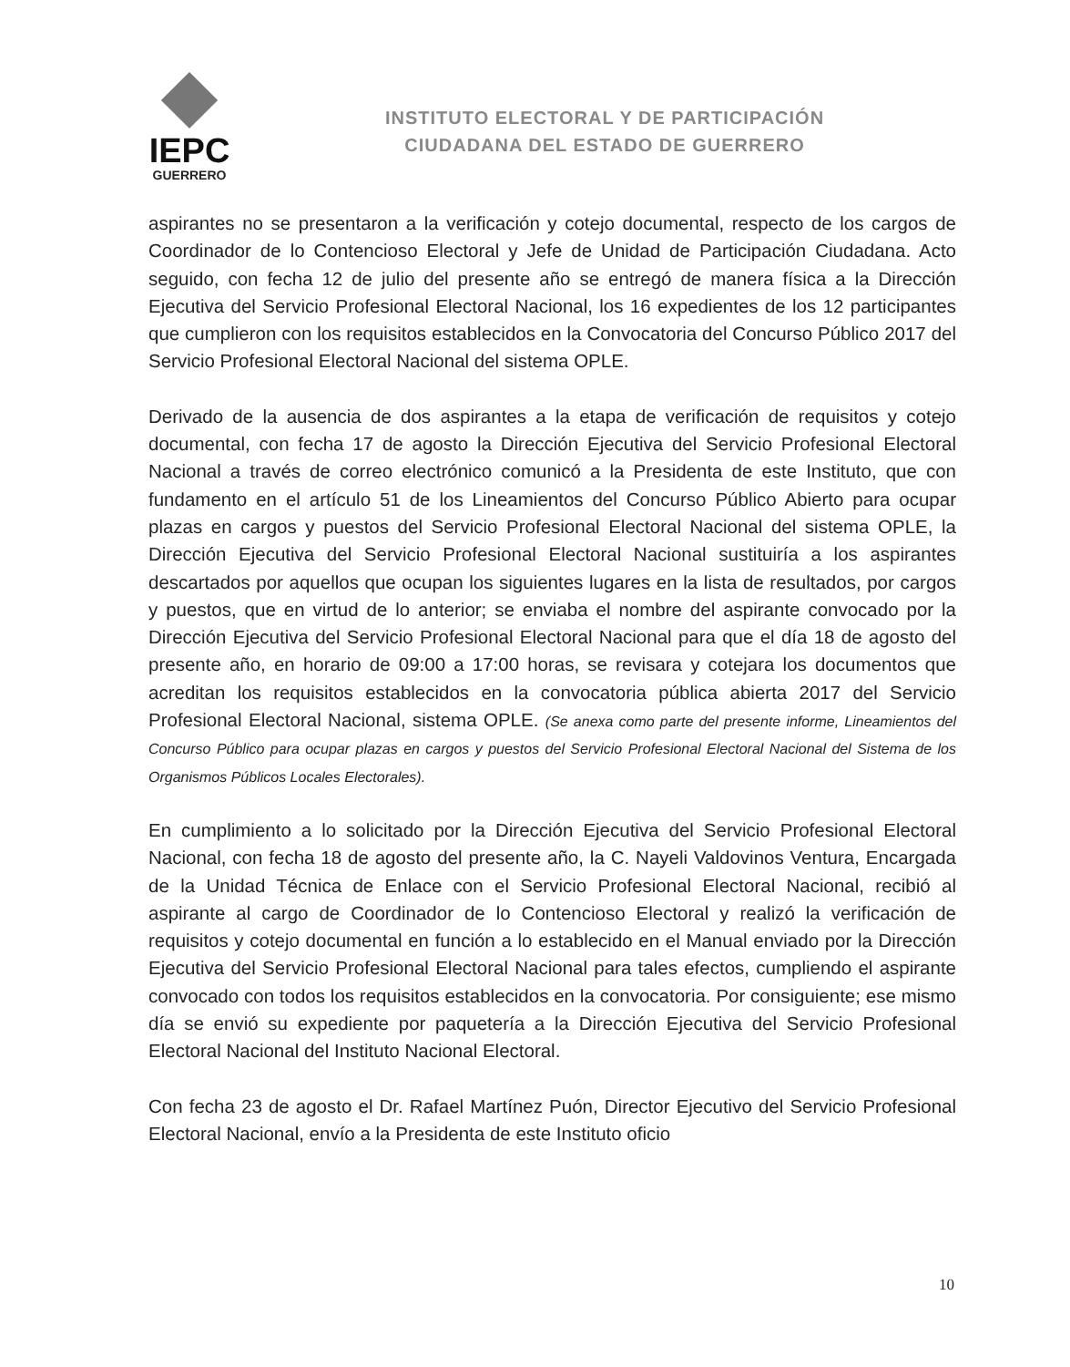IEPC
GUERRERO
INSTITUTO ELECTORAL Y DE PARTICIPACIÓN
CIUDADANA DEL ESTADO DE GUERRERO
aspirantes no se presentaron a la verificación y cotejo documental, respecto de los cargos de Coordinador de lo Contencioso Electoral y Jefe de Unidad de Participación Ciudadana. Acto seguido, con fecha 12 de julio del presente año se entregó de manera física a la Dirección Ejecutiva del Servicio Profesional Electoral Nacional, los 16 expedientes de los 12 participantes que cumplieron con los requisitos establecidos en la Convocatoria del Concurso Público 2017 del Servicio Profesional Electoral Nacional del sistema OPLE.
Derivado de la ausencia de dos aspirantes a la etapa de verificación de requisitos y cotejo documental, con fecha 17 de agosto la Dirección Ejecutiva del Servicio Profesional Electoral Nacional a través de correo electrónico comunicó a la Presidenta de este Instituto, que con fundamento en el artículo 51 de los Lineamientos del Concurso Público Abierto para ocupar plazas en cargos y puestos del Servicio Profesional Electoral Nacional del sistema OPLE, la Dirección Ejecutiva del Servicio Profesional Electoral Nacional sustituiría a los aspirantes descartados por aquellos que ocupan los siguientes lugares en la lista de resultados, por cargos y puestos, que en virtud de lo anterior; se enviaba el nombre del aspirante convocado por la Dirección Ejecutiva del Servicio Profesional Electoral Nacional para que el día 18 de agosto del presente año, en horario de 09:00 a 17:00 horas, se revisara y cotejara los documentos que acreditan los requisitos establecidos en la convocatoria pública abierta 2017 del Servicio Profesional Electoral Nacional, sistema OPLE. (Se anexa como parte del presente informe, Lineamientos del Concurso Público para ocupar plazas en cargos y puestos del Servicio Profesional Electoral Nacional del Sistema de los Organismos Públicos Locales Electorales).
En cumplimiento a lo solicitado por la Dirección Ejecutiva del Servicio Profesional Electoral Nacional, con fecha 18 de agosto del presente año, la C. Nayeli Valdovinos Ventura, Encargada de la Unidad Técnica de Enlace con el Servicio Profesional Electoral Nacional, recibió al aspirante al cargo de Coordinador de lo Contencioso Electoral y realizó la verificación de requisitos y cotejo documental en función a lo establecido en el Manual enviado por la Dirección Ejecutiva del Servicio Profesional Electoral Nacional para tales efectos, cumpliendo el aspirante convocado con todos los requisitos establecidos en la convocatoria. Por consiguiente; ese mismo día se envió su expediente por paquetería a la Dirección Ejecutiva del Servicio Profesional Electoral Nacional del Instituto Nacional Electoral.
Con fecha 23 de agosto el Dr. Rafael Martínez Puón, Director Ejecutivo del Servicio Profesional Electoral Nacional, envío a la Presidenta de este Instituto oficio
10